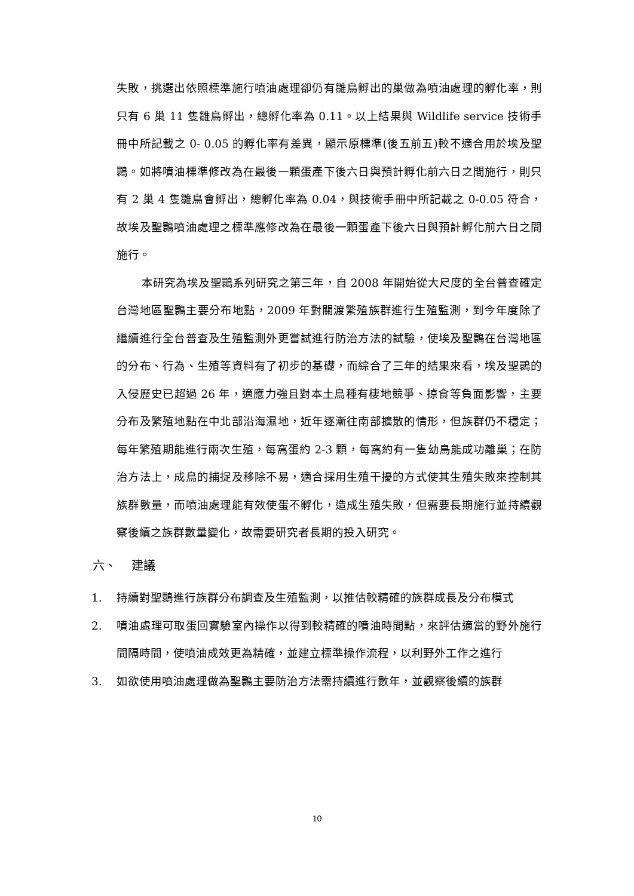失敗，挑選出依照標準施行噴油處理卻仍有雛鳥孵出的巢做為噴油處理的孵化率，則只有 6 巢 11 隻雛鳥孵出，總孵化率為 0.11。以上結果與 Wildlife service 技術手冊中所記載之 0- 0.05 的孵化率有差異，顯示原標準(後五前五)較不適合用於埃及聖䴉。如將噴油標準修改為在最後一顆蛋產下後六日與預計孵化前六日之間施行，則只有 2 巢 4 隻雛鳥會孵出，總孵化率為 0.04，與技術手冊中所記載之 0-0.05 符合，故埃及聖䴉噴油處理之標準應修改為在最後一顆蛋產下後六日與預計孵化前六日之間施行。
本研究為埃及聖䴉系列研究之第三年，自 2008 年開始從大尺度的全台普查確定台灣地區聖䴉主要分布地點，2009 年對關渡繁殖族群進行生殖監測，到今年度除了繼續進行全台普查及生殖監測外更嘗試進行防治方法的試驗，使埃及聖䴉在台灣地區的分布、行為、生殖等資料有了初步的基礎，而綜合了三年的結果來看，埃及聖䴉的入侵歷史已超過 26 年，適應力強且對本土鳥種有棲地競爭、掠食等負面影響，主要分布及繁殖地點在中北部沿海濕地，近年逐漸往南部擴散的情形，但族群仍不穩定；每年繁殖期能進行兩次生殖，每窩蛋約 2-3 顆，每窩約有一隻幼鳥能成功離巢；在防治方法上，成鳥的捕捉及移除不易，適合採用生殖干擾的方式使其生殖失敗來控制其族群數量，而噴油處理能有效使蛋不孵化，造成生殖失敗，但需要長期施行並持續觀察後續之族群數量變化，故需要研究者長期的投入研究。
六、 建議
1. 持續對聖䴉進行族群分布調查及生殖監測，以推估較精確的族群成長及分布模式
2. 噴油處理可取蛋回實驗室內操作以得到較精確的噴油時間點，來評估適當的野外施行間隔時間，使噴油成效更為精確，並建立標準操作流程，以利野外工作之進行
3. 如欲使用噴油處理做為聖䴉主要防治方法需持續進行數年，並觀察後續的族群
10